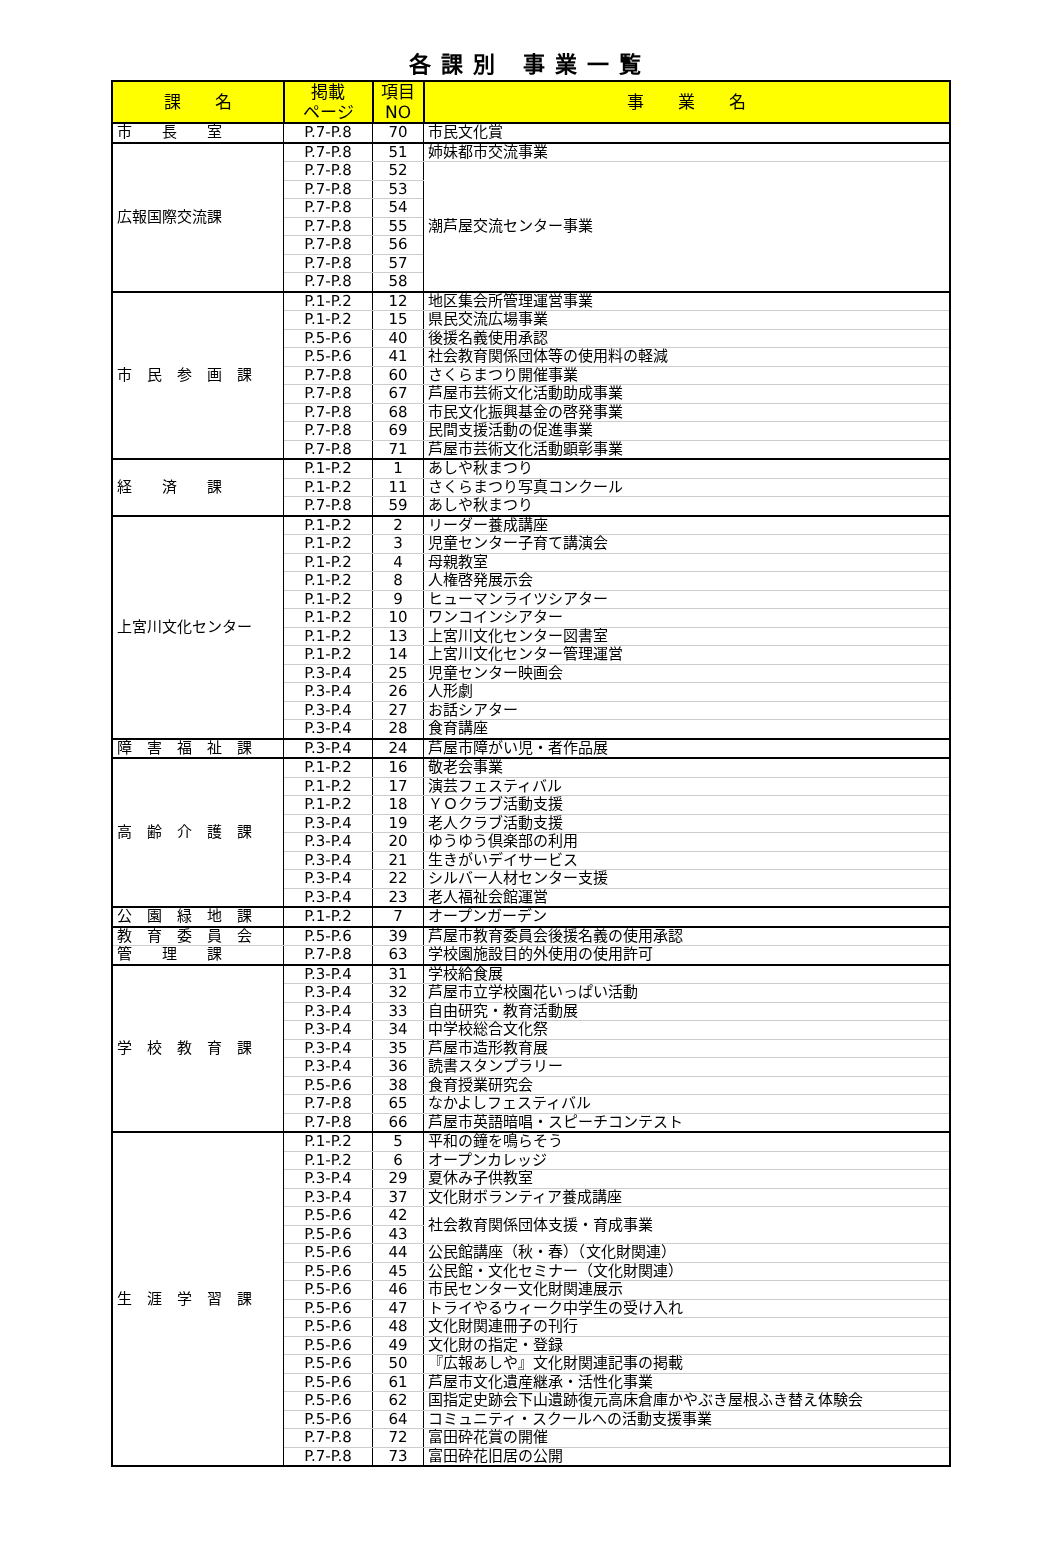各課別 事業一覧
| 課 名 | 掲載 ページ | 項目 NO | 事 業 名 |
| --- | --- | --- | --- |
| 市 長 室 | P.7-P.8 | 70 | 市民文化賞 |
| 広報国際交流課 | P.7-P.8 | 51 | 姉妹都市交流事業 |
| | P.7-P.8 | 52 | 潮芦屋交流センター事業 |
| | P.7-P.8 | 53 | |
| | P.7-P.8 | 54 | |
| | P.7-P.8 | 55 | |
| | P.7-P.8 | 56 | |
| | P.7-P.8 | 57 | |
| | P.7-P.8 | 58 | |
| 市 民 参 画 課 | P.1-P.2 | 12 | 地区集会所管理運営事業 |
| | P.1-P.2 | 15 | 県民交流広場事業 |
| | P.5-P.6 | 40 | 後援名義使用承認 |
| | P.5-P.6 | 41 | 社会教育関係団体等の使用料の軽減 |
| | P.7-P.8 | 60 | さくらまつり開催事業 |
| | P.7-P.8 | 67 | 芦屋市芸術文化活動助成事業 |
| | P.7-P.8 | 68 | 市民文化振興基金の啓発事業 |
| | P.7-P.8 | 69 | 民間支援活動の促進事業 |
| | P.7-P.8 | 71 | 芦屋市芸術文化活動顕彰事業 |
| 経 済 課 | P.1-P.2 | 1 | あしや秋まつり |
| | P.1-P.2 | 11 | さくらまつり写真コンクール |
| | P.7-P.8 | 59 | あしや秋まつり |
| 上宮川文化センター | P.1-P.2 | 2 | リーダー養成講座 |
| | P.1-P.2 | 3 | 児童センター子育て講演会 |
| | P.1-P.2 | 4 | 母親教室 |
| | P.1-P.2 | 8 | 人権啓発展示会 |
| | P.1-P.2 | 9 | ヒューマンライツシアター |
| | P.1-P.2 | 10 | ワンコインシアター |
| | P.1-P.2 | 13 | 上宮川文化センター図書室 |
| | P.1-P.2 | 14 | 上宮川文化センター管理運営 |
| | P.3-P.4 | 25 | 児童センター映画会 |
| | P.3-P.4 | 26 | 人形劇 |
| | P.3-P.4 | 27 | お話シアター |
| | P.3-P.4 | 28 | 食育講座 |
| 障 害 福 祉 課 | P.3-P.4 | 24 | 芦屋市障がい児・者作品展 |
| 高 齢 介 護 課 | P.1-P.2 | 16 | 敬老会事業 |
| | P.1-P.2 | 17 | 演芸フェスティバル |
| | P.1-P.2 | 18 | ＹＯクラブ活動支援 |
| | P.3-P.4 | 19 | 老人クラブ活動支援 |
| | P.3-P.4 | 20 | ゆうゆう倶楽部の利用 |
| | P.3-P.4 | 21 | 生きがいデイサービス |
| | P.3-P.4 | 22 | シルバー人材センター支援 |
| | P.3-P.4 | 23 | 老人福祉会館運営 |
| 公 園 緑 地 課 | P.1-P.2 | 7 | オープンガーデン |
| 教 育 委 員 会 | P.5-P.6 | 39 | 芦屋市教育委員会後援名義の使用承認 |
| 管 理 課 | P.7-P.8 | 63 | 学校園施設目的外使用の使用許可 |
| 学 校 教 育 課 | P.3-P.4 | 31 | 学校給食展 |
| | P.3-P.4 | 32 | 芦屋市立学校園花いっぱい活動 |
| | P.3-P.4 | 33 | 自由研究・教育活動展 |
| | P.3-P.4 | 34 | 中学校総合文化祭 |
| | P.3-P.4 | 35 | 芦屋市造形教育展 |
| | P.3-P.4 | 36 | 読書スタンプラリー |
| | P.5-P.6 | 38 | 食育授業研究会 |
| | P.7-P.8 | 65 | なかよしフェスティバル |
| | P.7-P.8 | 66 | 芦屋市英語暗唱・スピーチコンテスト |
| 生 涯 学 習 課 | P.1-P.2 | 5 | 平和の鐘を鳴らそう |
| | P.1-P.2 | 6 | オープンカレッジ |
| | P.3-P.4 | 29 | 夏休み子供教室 |
| | P.3-P.4 | 37 | 文化財ボランティア養成講座 |
| | P.5-P.6 | 42 | 社会教育関係団体支援・育成事業 |
| | P.5-P.6 | 43 | |
| | P.5-P.6 | 44 | 公民館講座（秋・春）（文化財関連） |
| | P.5-P.6 | 45 | 公民館・文化セミナー（文化財関連） |
| | P.5-P.6 | 46 | 市民センター文化財関連展示 |
| | P.5-P.6 | 47 | トライやるウィーク中学生の受け入れ |
| | P.5-P.6 | 48 | 文化財関連冊子の刊行 |
| | P.5-P.6 | 49 | 文化財の指定・登録 |
| | P.5-P.6 | 50 | 『広報あしや』文化財関連記事の掲載 |
| | P.5-P.6 | 61 | 芦屋市文化遺産継承・活性化事業 |
| | P.5-P.6 | 62 | 国指定史跡会下山遺跡復元高床倉庫かやぶき屋根ふき替え体験会 |
| | P.5-P.6 | 64 | コミュニティ・スクールへの活動支援事業 |
| | P.7-P.8 | 72 | 富田砕花賞の開催 |
| | P.7-P.8 | 73 | 富田砕花旧居の公開 |